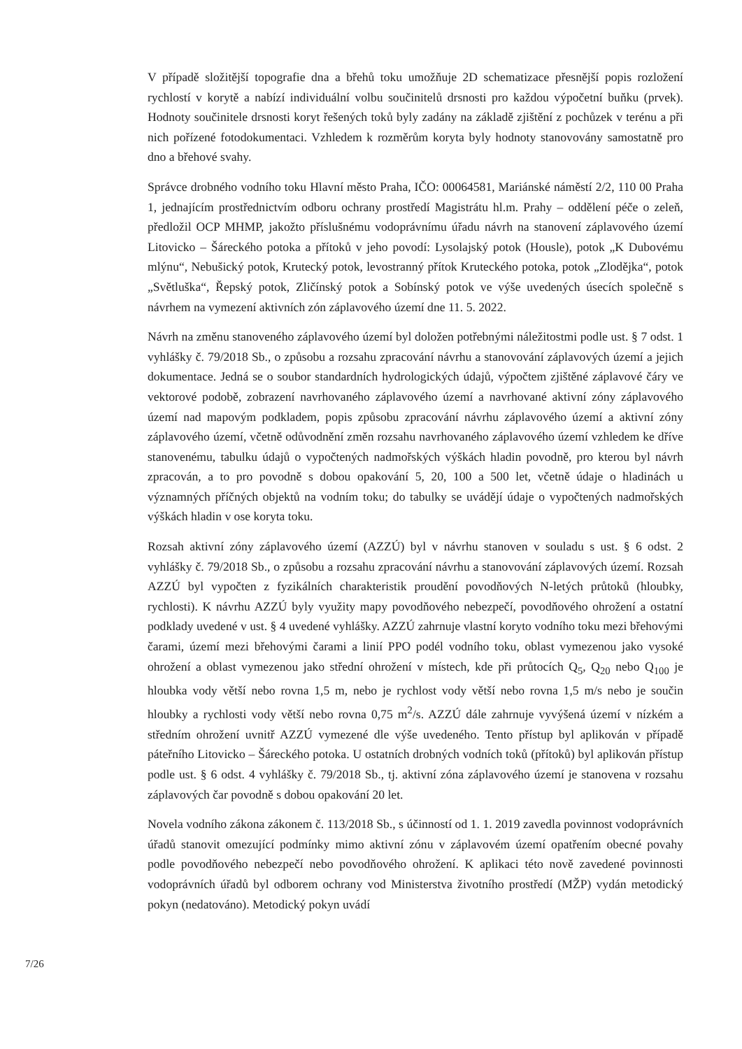V případě složitější topografie dna a břehů toku umožňuje 2D schematizace přesnější popis rozložení rychlostí v korytě a nabízí individuální volbu součinitelů drsnosti pro každou výpočetní buňku (prvek). Hodnoty součinitele drsnosti koryt řešených toků byly zadány na základě zjištění z pochůzek v terénu a při nich pořízené fotodokumentaci. Vzhledem k rozměrům koryta byly hodnoty stanovovány samostatně pro dno a břehové svahy.
Správce drobného vodního toku Hlavní město Praha, IČO: 00064581, Mariánské náměstí 2/2, 110 00 Praha 1, jednajícím prostřednictvím odboru ochrany prostředí Magistrátu hl.m. Prahy – oddělení péče o zeleň, předložil OCP MHMP, jakožto příslušnému vodoprávnímu úřadu návrh na stanovení záplavového území Litovicko – Šáreckého potoka a přítoků v jeho povodí: Lysolajský potok (Housle), potok „K Dubovému mlýnu“, Nebušický potok, Krutecký potok, levostranný přítok Kruteckého potoka, potok „Zlodějka“, potok „Světluška“, Řepský potok, Zličínský potok a Sobínský potok ve výše uvedených úsecích společně s návrhem na vymezení aktivních zón záplavového území dne 11. 5. 2022.
Návrh na změnu stanoveného záplavového území byl doložen potřebnými náležitostmi podle ust. § 7 odst. 1 vyhlášky č. 79/2018 Sb., o způsobu a rozsahu zpracování návrhu a stanovování záplavových území a jejich dokumentace. Jedná se o soubor standardních hydrologických údajů, výpočtem zjištěné záplavové čáry ve vektorové podobě, zobrazení navrhovaného záplavového území a navrhované aktivní zóny záplavového území nad mapovým podkladem, popis způsobu zpracování návrhu záplavového území a aktivní zóny záplavového území, včetně odůvodnění změn rozsahu navrhovaného záplavového území vzhledem ke dříve stanovenému, tabulku údajů o vypočtených nadmořských výškách hladin povodně, pro kterou byl návrh zpracován, a to pro povodně s dobou opakování 5, 20, 100 a 500 let, včetně údaje o hladinách u významných příčných objektů na vodním toku; do tabulky se uvádějí údaje o vypočtených nadmořských výškách hladin v ose koryta toku.
Rozsah aktivní zóny záplavového území (AZZÚ) byl v návrhu stanoven v souladu s ust. § 6 odst. 2 vyhlášky č. 79/2018 Sb., o způsobu a rozsahu zpracování návrhu a stanovování záplavových území. Rozsah AZZÚ byl vypočten z fyzikálních charakteristik proudění povodňových N-letých průtoků (hloubky, rychlosti). K návrhu AZZÚ byly využity mapy povodňového nebezpečí, povodňového ohrožení a ostatní podklady uvedené v ust. § 4 uvedené vyhlášky. AZZÚ zahrnuje vlastní koryto vodního toku mezi břehovými čarami, území mezi břehovými čarami a linií PPO podél vodního toku, oblast vymezenou jako vysoké ohrožení a oblast vymezenou jako střední ohrožení v místech, kde při průtocích Q<sub>5</sub>, Q<sub>20</sub> nebo Q<sub>100</sub> je hloubka vody větší nebo rovna 1,5 m, nebo je rychlost vody větší nebo rovna 1,5 m/s nebo je součin hloubky a rychlosti vody větší nebo rovna 0,75 m<sup>2</sup>/s. AZZÚ dále zahrnuje vyvýšená území v nízkém a středním ohrožení uvnitř AZZÚ vymezené dle výše uvedeného. Tento přístup byl aplikován v případě páteřního Litovicko – Šáreckého potoka. U ostatních drobných vodních toků (přítoků) byl aplikován přístup podle ust. § 6 odst. 4 vyhlášky č. 79/2018 Sb., tj. aktivní zóna záplavového území je stanovena v rozsahu záplavových čar povodně s dobou opakování 20 let.
Novela vodního zákona zákonem č. 113/2018 Sb., s účinností od 1. 1. 2019 zavedla povinnost vodoprávních úřadů stanovit omezující podmínky mimo aktivní zónu v záplavovém území opatřením obecné povahy podle povodňového nebezpečí nebo povodňového ohrožení. K aplikaci této nově zavedené povinnosti vodoprávních úřadů byl odborem ochrany vod Ministerstva životního prostředí (MŽP) vydán metodický pokyn (nedatováno). Metodický pokyn uvádí
7/26